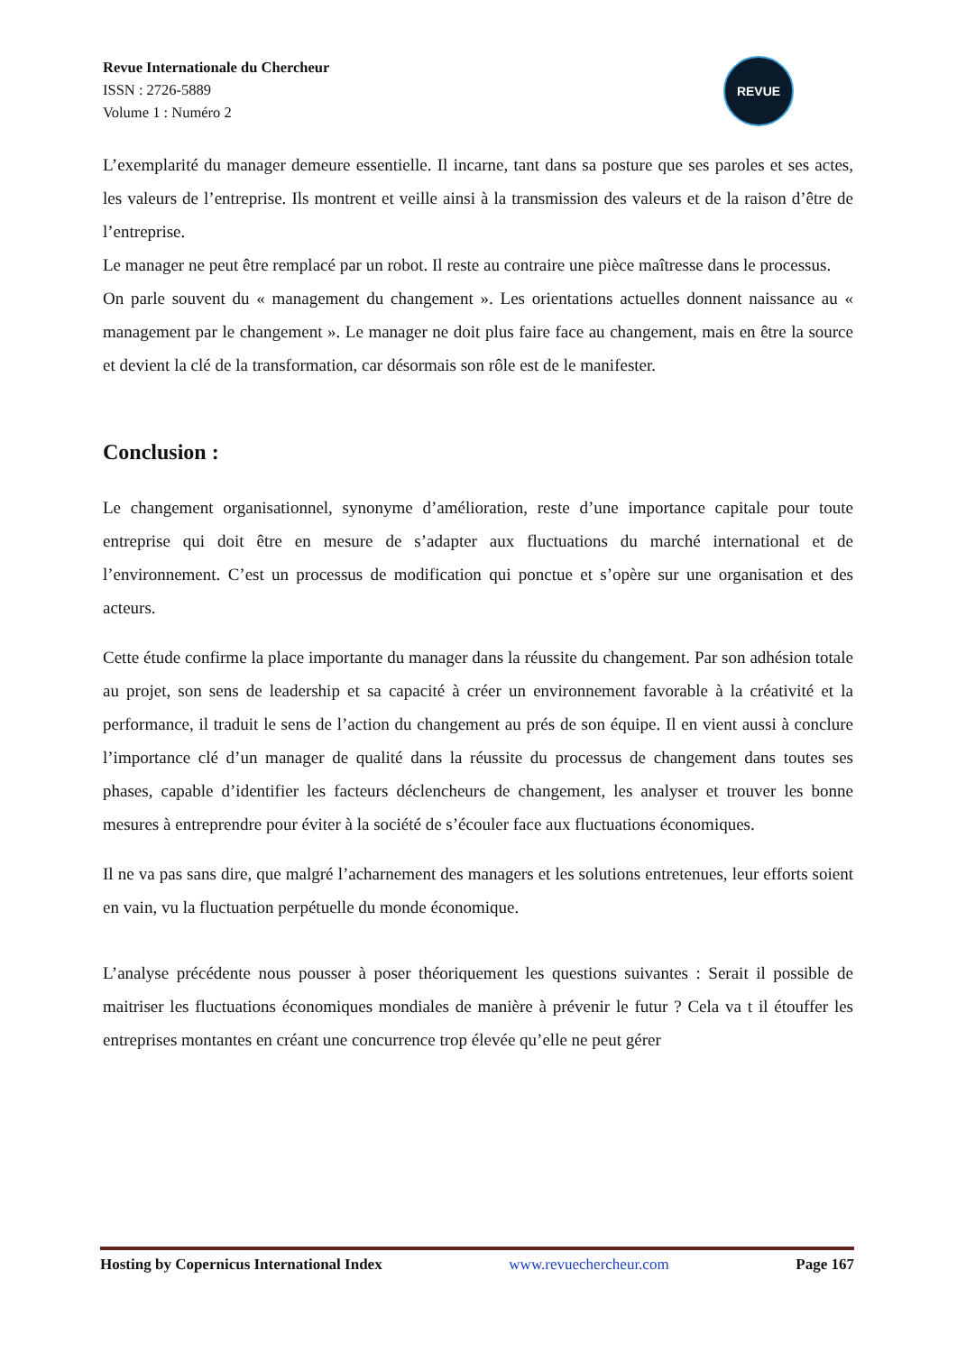Revue Internationale du Chercheur
ISSN : 2726-5889
Volume 1 : Numéro 2
REVUE
L’exemplarité du manager demeure essentielle. Il incarne, tant dans sa posture que ses paroles et ses actes, les valeurs de l’entreprise. Ils montrent et veille ainsi à la transmission des valeurs et de la raison d’être de l’entreprise.
Le manager ne peut être remplacé par un robot. Il reste au contraire une pièce maîtresse dans le processus.
On parle souvent du « management du changement ». Les orientations actuelles donnent naissance au « management par le changement ». Le manager ne doit plus faire face au changement, mais en être la source et devient la clé de la transformation, car désormais son rôle est de le manifester.
Conclusion :
Le changement organisationnel, synonyme d’amélioration, reste d’une importance capitale pour toute entreprise qui doit être en mesure de s’adapter aux fluctuations du marché international et de l’environnement. C’est un processus de modification qui ponctue et s’opère sur une organisation et des acteurs.
Cette étude confirme la place importante du manager dans la réussite du changement. Par son adhésion totale au projet, son sens de leadership et sa capacité à créer un environnement favorable à la créativité et la performance, il traduit le sens de l’action du changement au prés de son équipe. Il en vient aussi à conclure l’importance clé d’un manager de qualité dans la réussite du processus de changement dans toutes ses phases, capable d’identifier les facteurs déclencheurs de changement, les analyser et trouver les bonne mesures à entreprendre pour éviter à la société de s’écouler face aux fluctuations économiques.
Il ne va pas sans dire, que malgré l’acharnement des managers et les solutions entretenues, leur efforts soient en vain, vu la fluctuation perpétuelle du monde économique.
L’analyse précédente nous pousser à poser théoriquement les questions suivantes : Serait il possible de maitriser les fluctuations économiques mondiales de manière à prévenir le futur ? Cela va t il étouffer les entreprises montantes en créant une concurrence trop élevée qu’elle ne peut gérer
Hosting by Copernicus International Index www.revuechercheur.com Page 167